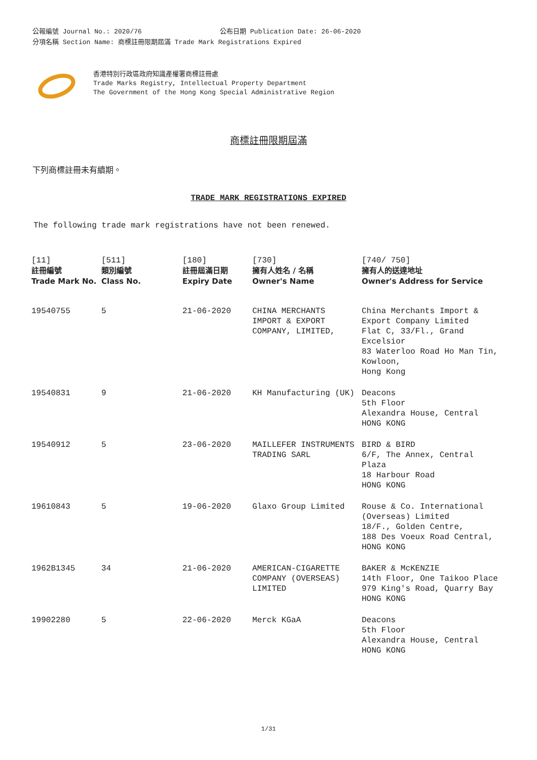公報編號 Journal No.: 2020/76 公布日期 Publication Date: 26-06-2020
分項名稱 Section Name: 商標註冊限期屆滿 Trade Mark Registrations Expired
香港特別行政區政府知識產權署商標註冊處
Trade Marks Registry, Intellectual Property Department
The Government of the Hong Kong Special Administrative Region
商標註冊限期屆滿
下列商標註冊未有續期。
TRADE MARK REGISTRATIONS EXPIRED
The following trade mark registrations have not been renewed.
| [11] 註冊編號 Trade Mark No. | [511] 類別編號 Class No. | [180] 註冊屆滿日期 Expiry Date | [730] 擁有人姓名 / 名稱 Owner's Name | [740/ 750] 擁有人的送達地址 Owner's Address for Service |
| --- | --- | --- | --- | --- |
| 19540755 | 5 | 21-06-2020 | CHINA MERCHANTS IMPORT & EXPORT COMPANY, LIMITED, | China Merchants Import & Export Company Limited Flat C, 33/Fl., Grand Excelsior 83 Waterloo Road Ho Man Tin, Kowloon, Hong Kong |
| 19540831 | 9 | 21-06-2020 | KH Manufacturing (UK) | Deacons 5th Floor Alexandra House, Central HONG KONG |
| 19540912 | 5 | 23-06-2020 | MAILLEFER INSTRUMENTS TRADING SARL | BIRD & BIRD 6/F, The Annex, Central Plaza 18 Harbour Road HONG KONG |
| 19610843 | 5 | 19-06-2020 | Glaxo Group Limited | Rouse & Co. International (Overseas) Limited 18/F., Golden Centre, 188 Des Voeux Road Central, HONG KONG |
| 1962B1345 | 34 | 21-06-2020 | AMERICAN-CIGARETTE COMPANY (OVERSEAS) LIMITED | BAKER & McKENZIE 14th Floor, One Taikoo Place 979 King's Road, Quarry Bay HONG KONG |
| 19902280 | 5 | 22-06-2020 | Merck KGaA | Deacons 5th Floor Alexandra House, Central HONG KONG |
1/31